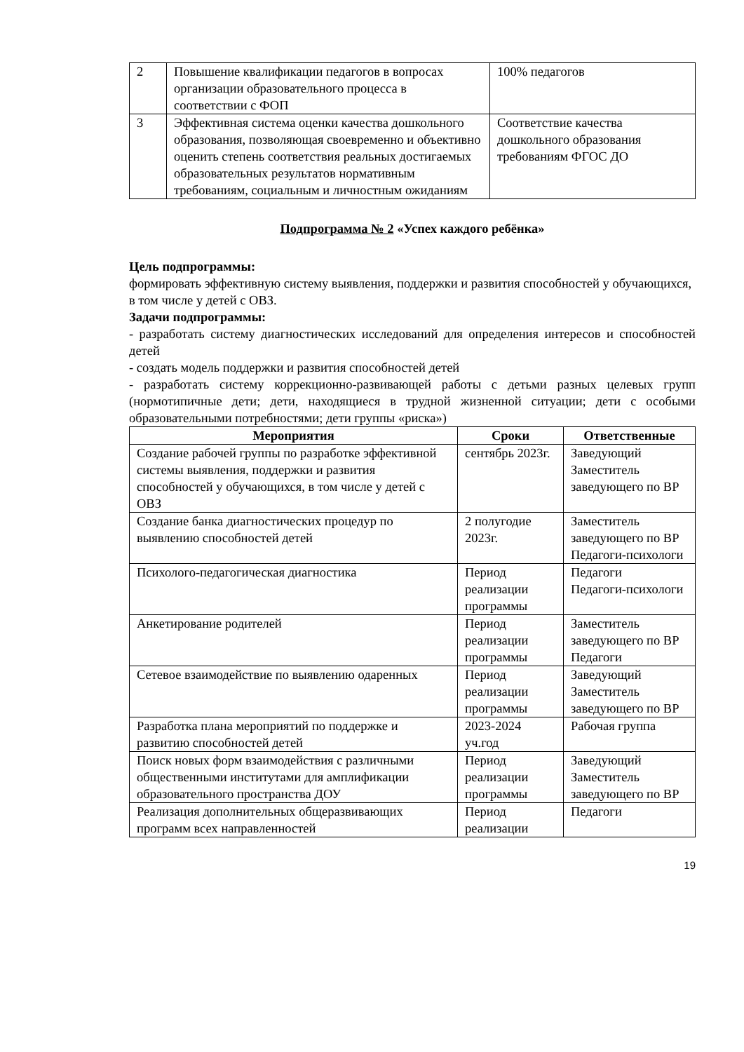| 2 | Повышение квалификации педагогов в вопросах организации образовательного процесса в соответствии с ФОП | 100% педагогов |
| 3 | Эффективная система оценки качества дошкольного образования, позволяющая своевременно и объективно оценить степень соответствия реальных достигаемых образовательных результатов нормативным требованиям, социальным и личностным ожиданиям | Соответствие качества дошкольного образования требованиям ФГОС ДО |
Подпрограмма № 2 «Успех каждого ребёнка»
Цель подпрограммы:
формировать эффективную систему выявления, поддержки и развития способностей у обучающихся, в том числе у детей с ОВЗ.
Задачи подпрограммы:
- разработать систему диагностических исследований для определения интересов и способностей детей
- создать модель поддержки и развития способностей детей
- разработать систему коррекционно-развивающей работы с детьми разных целевых групп (нормотипичные дети; дети, находящиеся в трудной жизненной ситуации; дети с особыми образовательными потребностями; дети группы «риска»)
| Мероприятия | Сроки | Ответственные |
| --- | --- | --- |
| Создание рабочей группы по разработке эффективной системы выявления, поддержки и развития способностей у обучающихся, в том числе у детей с ОВЗ | сентябрь 2023г. | Заведующий Заместитель заведующего по ВР |
| Создание банка диагностических процедур по выявлению способностей детей | 2 полугодие 2023г. | Заместитель заведующего по ВР Педагоги-психологи |
| Психолого-педагогическая диагностика | Период реализации программы | Педагоги Педагоги-психологи |
| Анкетирование родителей | Период реализации программы | Заместитель заведующего по ВР Педагоги |
| Сетевое взаимодействие по выявлению одаренных | Период реализации программы | Заведующий Заместитель заведующего по ВР |
| Разработка плана мероприятий по поддержке и развитию способностей детей | 2023-2024 уч.год | Рабочая группа |
| Поиск новых форм взаимодействия с различными общественными институтами для амплификации образовательного пространства ДОУ | Период реализации программы | Заведующий Заместитель заведующего по ВР |
| Реализация дополнительных общеразвивающих программ всех направленностей | Период реализации | Педагоги |
19